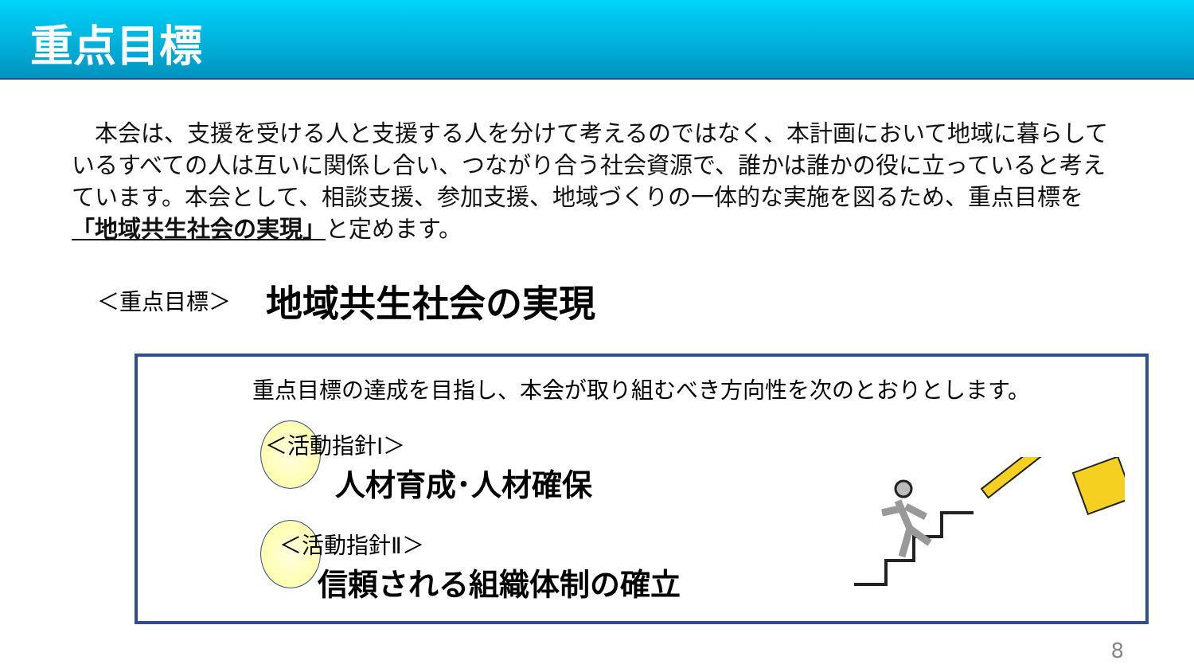重点目標
　本会は、支援を受ける人と支援する人を分けて考えるのではなく、本計画において地域に暮らしているすべての人は互いに関係し合い、つながり合う社会資源で、誰かは誰かの役に立っていると考えています。本会として、相談支援、参加支援、地域づくりの一体的な実施を図るため、重点目標を「地域共生社会の実現」と定めます。
＜重点目標＞ 地域共生社会の実現
重点目標の達成を目指し、本会が取り組むべき方向性を次のとおりとします。
＜活動指針Ⅰ＞
人材育成･人材確保
＜活動指針Ⅱ＞
信頼される組織体制の確立
8